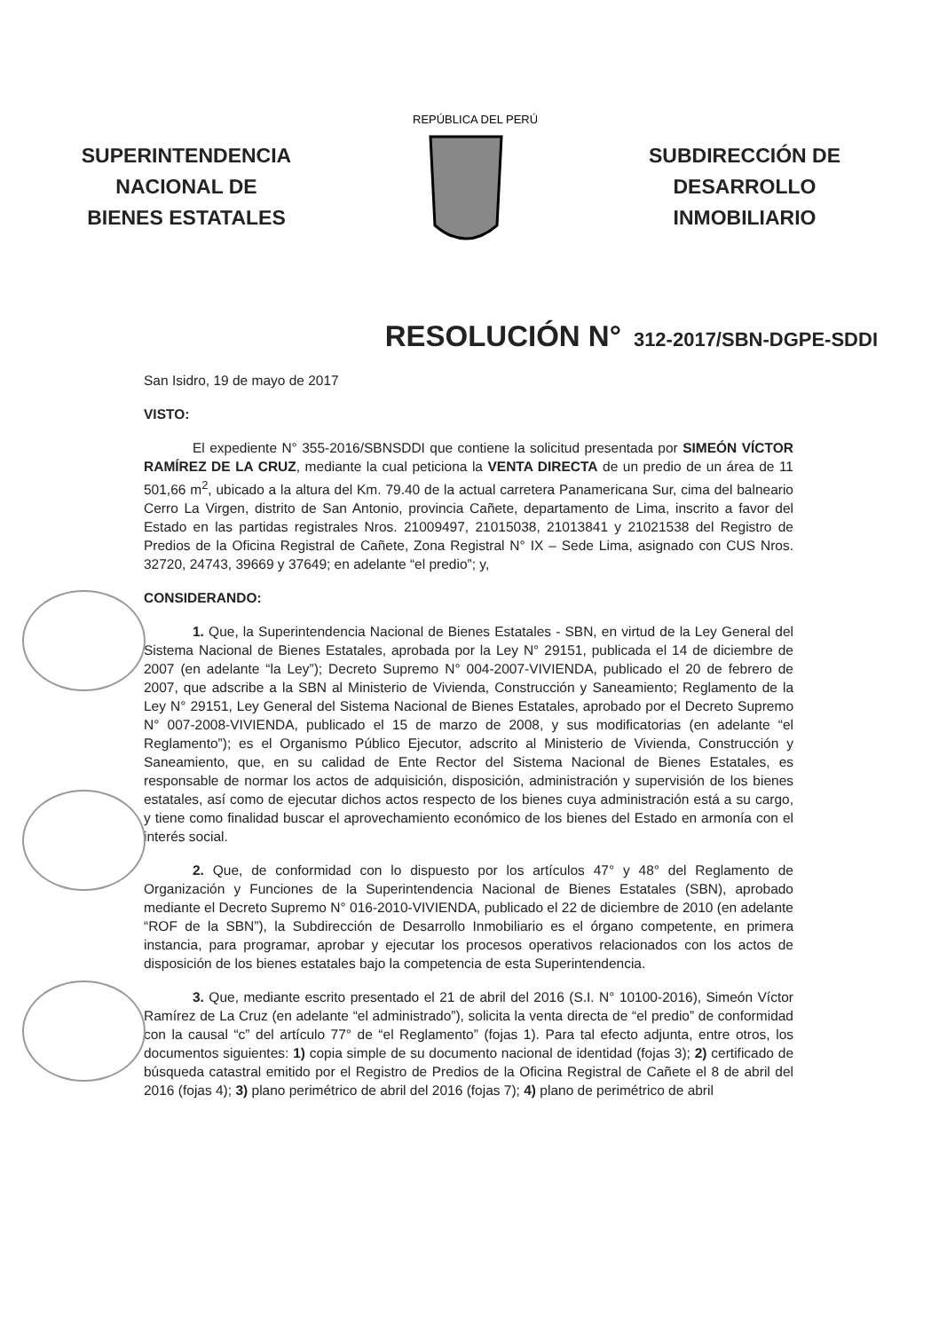SUPERINTENDENCIA
NACIONAL DE
BIENES ESTATALES
REPÚBLICA DEL PERÚ
SUBDIRECCIÓN DE
DESARROLLO
INMOBILIARIO
RESOLUCIÓN N° 312-2017/SBN-DGPE-SDDI
San Isidro, 19 de mayo de 2017
VISTO:
El expediente N° 355-2016/SBNSDDI que contiene la solicitud presentada por SIMEÓN VÍCTOR RAMÍREZ DE LA CRUZ, mediante la cual peticiona la VENTA DIRECTA de un predio de un área de 11 501,66 m<sup>2</sup>, ubicado a la altura del Km. 79.40 de la actual carretera Panamericana Sur, cima del balneario Cerro La Virgen, distrito de San Antonio, provincia Cañete, departamento de Lima, inscrito a favor del Estado en las partidas registrales Nros. 21009497, 21015038, 21013841 y 21021538 del Registro de Predios de la Oficina Registral de Cañete, Zona Registral N° IX – Sede Lima, asignado con CUS Nros. 32720, 24743, 39669 y 37649; en adelante “el predio”; y,
CONSIDERANDO:
1. Que, la Superintendencia Nacional de Bienes Estatales - SBN, en virtud de la Ley General del Sistema Nacional de Bienes Estatales, aprobada por la Ley N° 29151, publicada el 14 de diciembre de 2007 (en adelante “la Ley”); Decreto Supremo N° 004-2007-VIVIENDA, publicado el 20 de febrero de 2007, que adscribe a la SBN al Ministerio de Vivienda, Construcción y Saneamiento; Reglamento de la Ley N° 29151, Ley General del Sistema Nacional de Bienes Estatales, aprobado por el Decreto Supremo N° 007-2008-VIVIENDA, publicado el 15 de marzo de 2008, y sus modificatorias (en adelante “el Reglamento”); es el Organismo Público Ejecutor, adscrito al Ministerio de Vivienda, Construcción y Saneamiento, que, en su calidad de Ente Rector del Sistema Nacional de Bienes Estatales, es responsable de normar los actos de adquisición, disposición, administración y supervisión de los bienes estatales, así como de ejecutar dichos actos respecto de los bienes cuya administración está a su cargo, y tiene como finalidad buscar el aprovechamiento económico de los bienes del Estado en armonía con el interés social.
2. Que, de conformidad con lo dispuesto por los artículos 47° y 48° del Reglamento de Organización y Funciones de la Superintendencia Nacional de Bienes Estatales (SBN), aprobado mediante el Decreto Supremo N° 016-2010-VIVIENDA, publicado el 22 de diciembre de 2010 (en adelante “ROF de la SBN”), la Subdirección de Desarrollo Inmobiliario es el órgano competente, en primera instancia, para programar, aprobar y ejecutar los procesos operativos relacionados con los actos de disposición de los bienes estatales bajo la competencia de esta Superintendencia.
3. Que, mediante escrito presentado el 21 de abril del 2016 (S.I. N° 10100-2016), Simeón Víctor Ramírez de La Cruz (en adelante “el administrado”), solicita la venta directa de “el predio” de conformidad con la causal “c” del artículo 77° de “el Reglamento” (fojas 1). Para tal efecto adjunta, entre otros, los documentos siguientes: 1) copia simple de su documento nacional de identidad (fojas 3); 2) certificado de búsqueda catastral emitido por el Registro de Predios de la Oficina Registral de Cañete el 8 de abril del 2016 (fojas 4); 3) plano perimétrico de abril del 2016 (fojas 7); 4) plano de perimétrico de abril